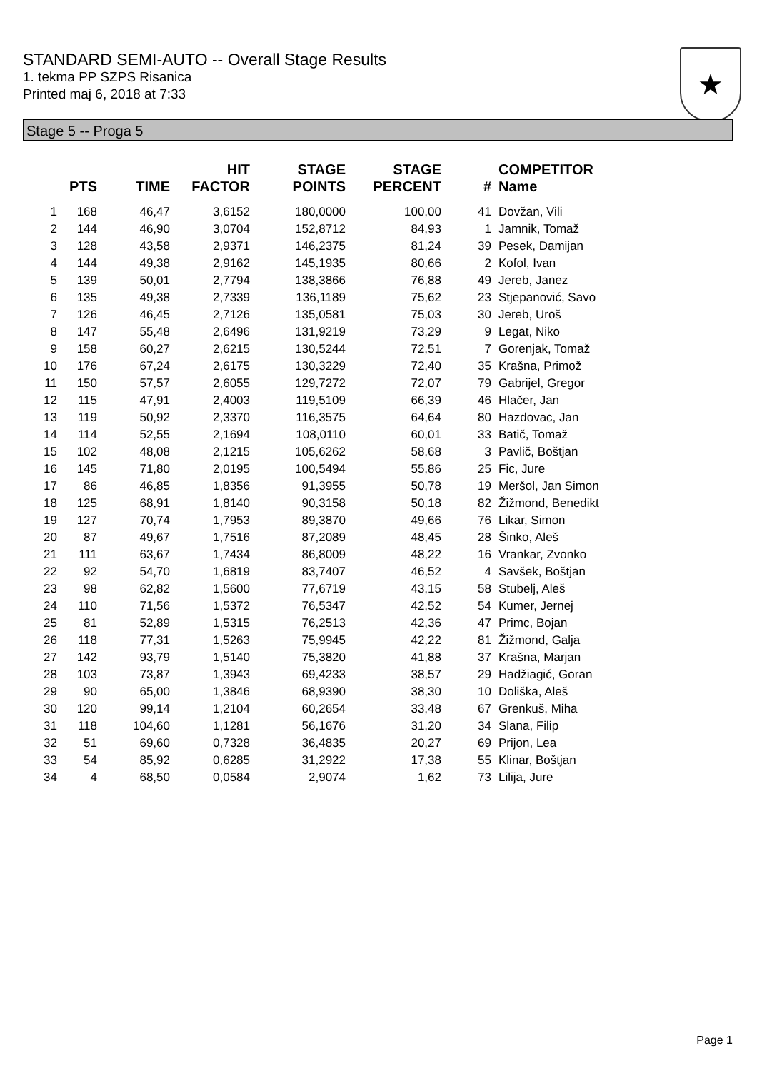STANDARD SEMI-AUTO -- Overall Stage Results
1. tekma PP SZPS Risanica
Printed maj 6, 2018 at 7:33
★
Stage 5 -- Proga 5
| | PTS | TIME | HIT FACTOR | STAGE POINTS | STAGE PERCENT | # | COMPETITOR Name |
| --- | --- | --- | --- | --- | --- | --- | --- |
| 1 | 168 | 46,47 | 3,6152 | 180,0000 | 100,00 | 41 | Dovžan, Vili |
| 2 | 144 | 46,90 | 3,0704 | 152,8712 | 84,93 | 1 | Jamnik, Tomaž |
| 3 | 128 | 43,58 | 2,9371 | 146,2375 | 81,24 | 39 | Pesek, Damijan |
| 4 | 144 | 49,38 | 2,9162 | 145,1935 | 80,66 | 2 | Kofol, Ivan |
| 5 | 139 | 50,01 | 2,7794 | 138,3866 | 76,88 | 49 | Jereb, Janez |
| 6 | 135 | 49,38 | 2,7339 | 136,1189 | 75,62 | 23 | Stjepanović, Savo |
| 7 | 126 | 46,45 | 2,7126 | 135,0581 | 75,03 | 30 | Jereb, Uroš |
| 8 | 147 | 55,48 | 2,6496 | 131,9219 | 73,29 | 9 | Legat, Niko |
| 9 | 158 | 60,27 | 2,6215 | 130,5244 | 72,51 | 7 | Gorenjak, Tomaž |
| 10 | 176 | 67,24 | 2,6175 | 130,3229 | 72,40 | 35 | Krašna, Primož |
| 11 | 150 | 57,57 | 2,6055 | 129,7272 | 72,07 | 79 | Gabrijel, Gregor |
| 12 | 115 | 47,91 | 2,4003 | 119,5109 | 66,39 | 46 | Hlačer, Jan |
| 13 | 119 | 50,92 | 2,3370 | 116,3575 | 64,64 | 80 | Hazdovac, Jan |
| 14 | 114 | 52,55 | 2,1694 | 108,0110 | 60,01 | 33 | Batič, Tomaž |
| 15 | 102 | 48,08 | 2,1215 | 105,6262 | 58,68 | 3 | Pavlič, Boštjan |
| 16 | 145 | 71,80 | 2,0195 | 100,5494 | 55,86 | 25 | Fic, Jure |
| 17 | 86 | 46,85 | 1,8356 | 91,3955 | 50,78 | 19 | Meršol, Jan Simon |
| 18 | 125 | 68,91 | 1,8140 | 90,3158 | 50,18 | 82 | Žižmond, Benedikt |
| 19 | 127 | 70,74 | 1,7953 | 89,3870 | 49,66 | 76 | Likar, Simon |
| 20 | 87 | 49,67 | 1,7516 | 87,2089 | 48,45 | 28 | Šinko, Aleš |
| 21 | 111 | 63,67 | 1,7434 | 86,8009 | 48,22 | 16 | Vrankar, Zvonko |
| 22 | 92 | 54,70 | 1,6819 | 83,7407 | 46,52 | 4 | Savšek, Boštjan |
| 23 | 98 | 62,82 | 1,5600 | 77,6719 | 43,15 | 58 | Stubelj, Aleš |
| 24 | 110 | 71,56 | 1,5372 | 76,5347 | 42,52 | 54 | Kumer, Jernej |
| 25 | 81 | 52,89 | 1,5315 | 76,2513 | 42,36 | 47 | Primc, Bojan |
| 26 | 118 | 77,31 | 1,5263 | 75,9945 | 42,22 | 81 | Žižmond, Galja |
| 27 | 142 | 93,79 | 1,5140 | 75,3820 | 41,88 | 37 | Krašna, Marjan |
| 28 | 103 | 73,87 | 1,3943 | 69,4233 | 38,57 | 29 | Hadžiagić, Goran |
| 29 | 90 | 65,00 | 1,3846 | 68,9390 | 38,30 | 10 | Doliška, Aleš |
| 30 | 120 | 99,14 | 1,2104 | 60,2654 | 33,48 | 67 | Grenkuš, Miha |
| 31 | 118 | 104,60 | 1,1281 | 56,1676 | 31,20 | 34 | Slana, Filip |
| 32 | 51 | 69,60 | 0,7328 | 36,4835 | 20,27 | 69 | Prijon, Lea |
| 33 | 54 | 85,92 | 0,6285 | 31,2922 | 17,38 | 55 | Klinar, Boštjan |
| 34 | 4 | 68,50 | 0,0584 | 2,9074 | 1,62 | 73 | Lilija, Jure |
Page 1